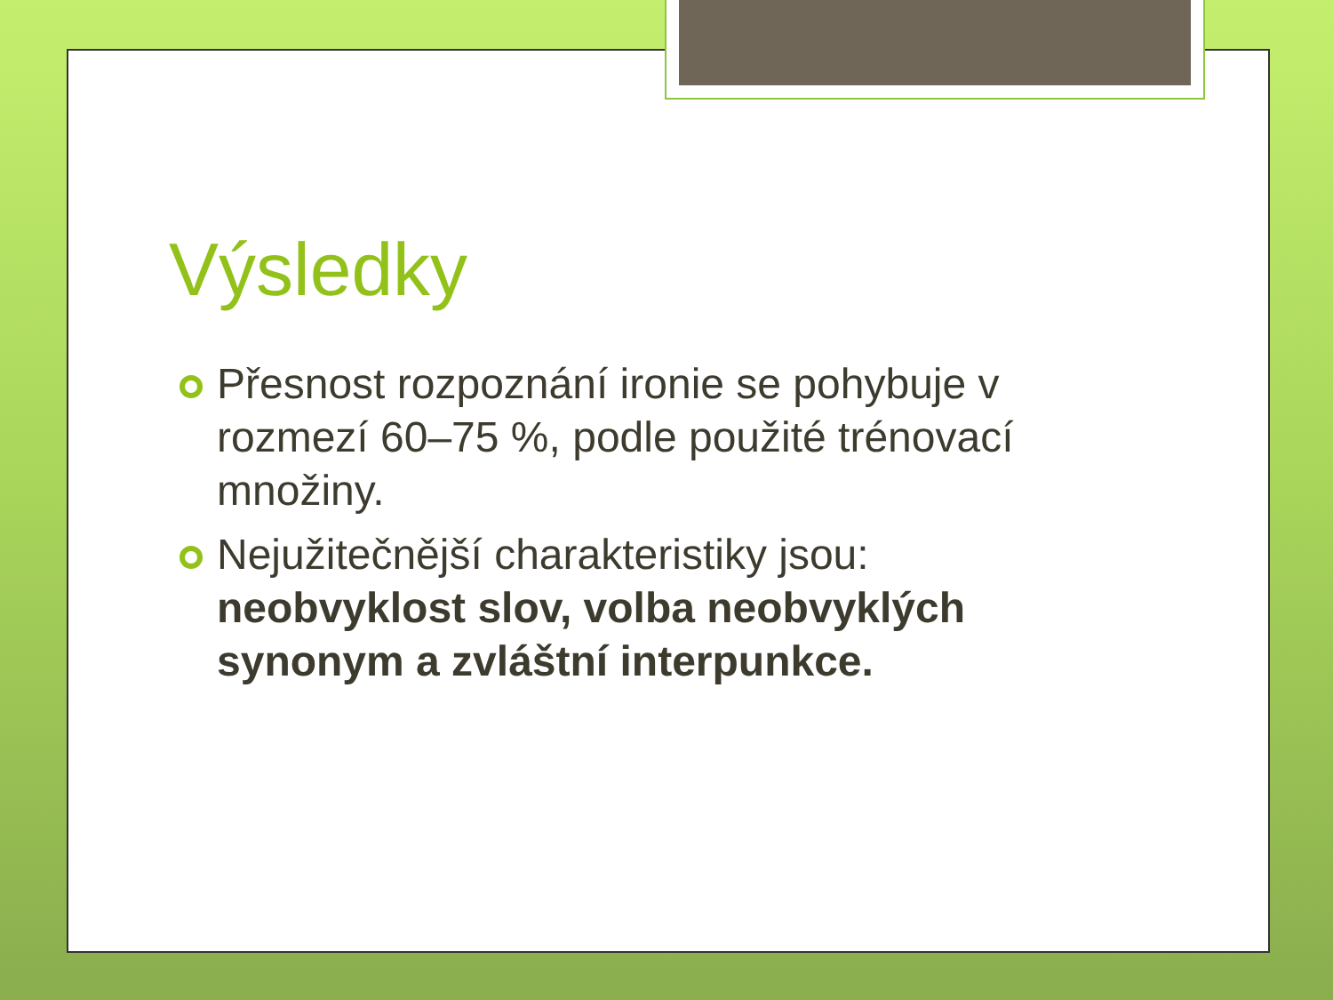Výsledky
Přesnost rozpoznání ironie se pohybuje v rozmezí 60–75 %, podle použité trénovací množiny.
Nejužitečnější charakteristiky jsou: neobvyklost slov, volba neobvyklých synonym a zvláštní interpunkce.